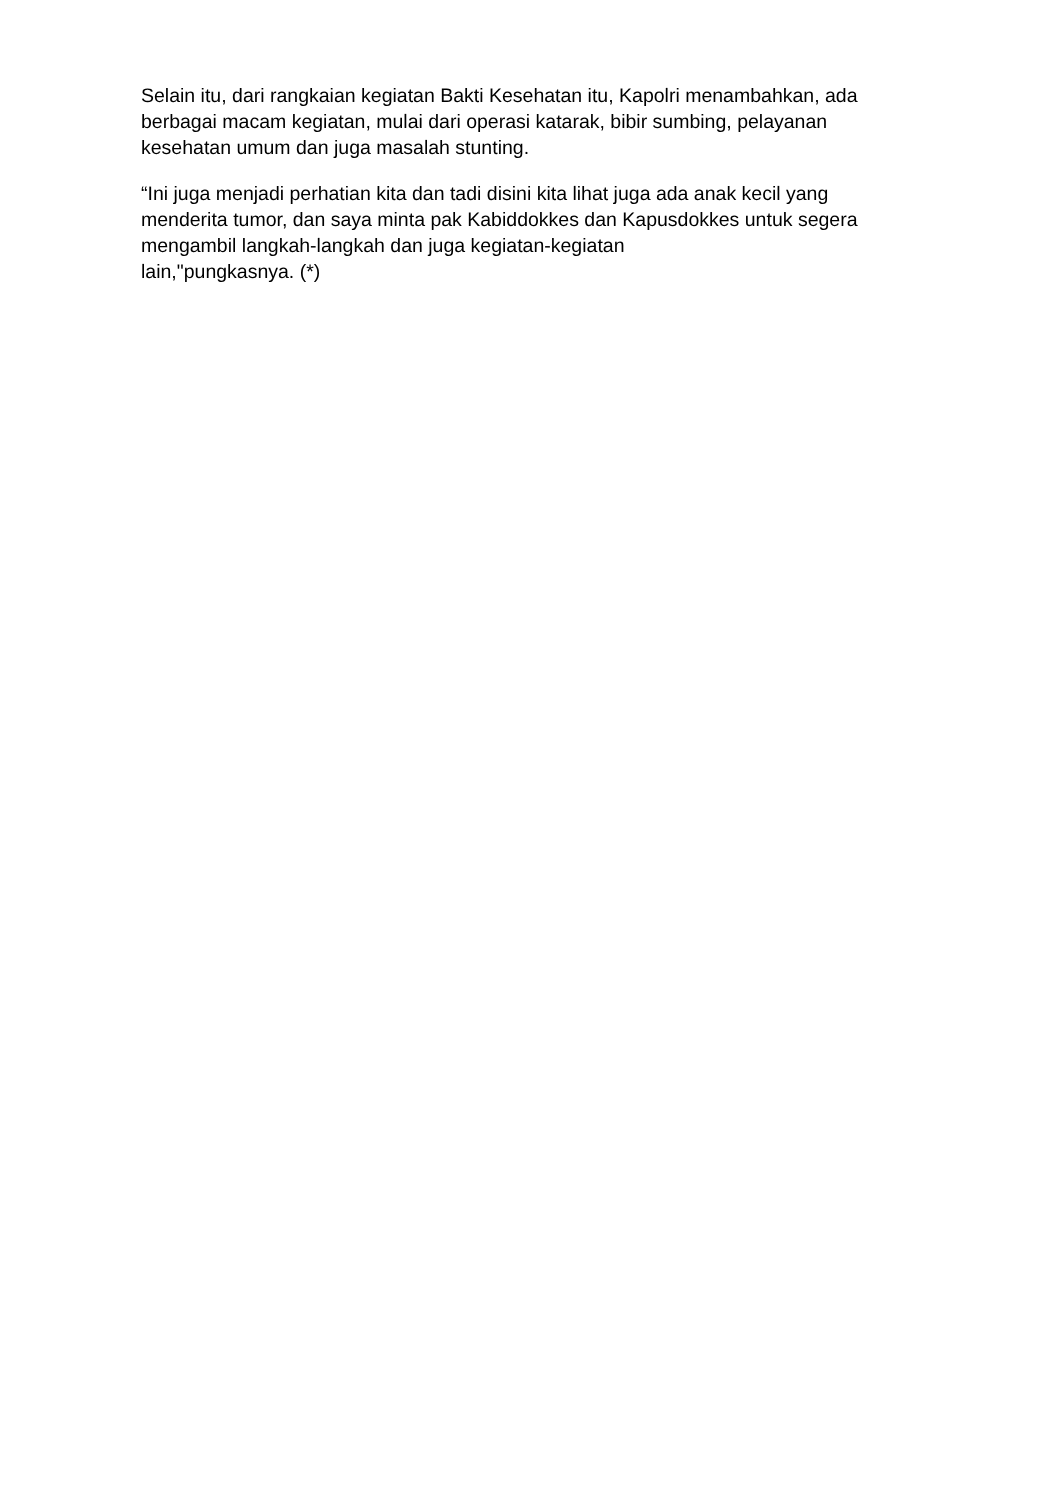Selain itu, dari rangkaian kegiatan Bakti Kesehatan itu, Kapolri menambahkan, ada berbagai macam kegiatan, mulai dari operasi katarak, bibir sumbing, pelayanan kesehatan umum dan juga masalah stunting.
“Ini juga menjadi perhatian kita dan tadi disini kita lihat juga ada anak kecil yang menderita tumor, dan saya minta pak Kabiddokkes dan Kapusdokkes untuk segera mengambil langkah-langkah dan juga kegiatan-kegiatan
lain,"pungkasnya. (*)